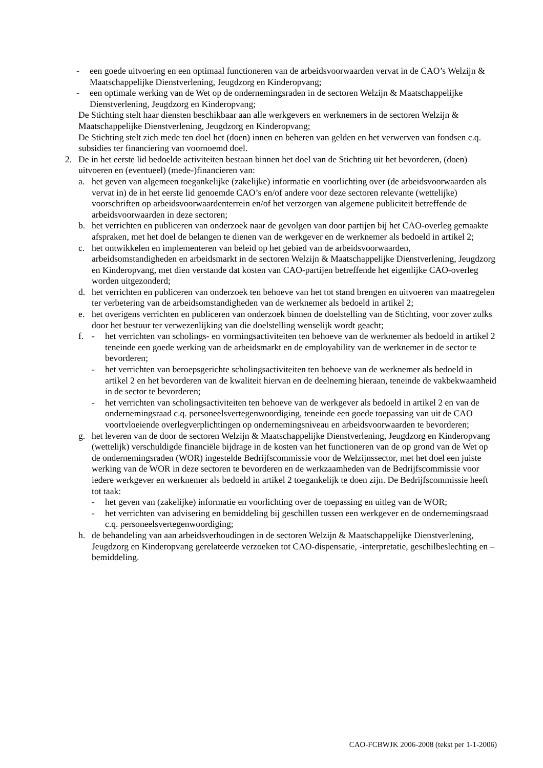- een goede uitvoering en een optimaal functioneren van de arbeidsvoorwaarden vervat in de CAO’s Welzijn & Maatschappelijke Dienstverlening, Jeugdzorg en Kinderopvang;
- een optimale werking van de Wet op de ondernemingsraden in de sectoren Welzijn & Maatschappelijke Dienstverlening, Jeugdzorg en Kinderopvang;
De Stichting stelt haar diensten beschikbaar aan alle werkgevers en werknemers in de sectoren Welzijn & Maatschappelijke Dienstverlening, Jeugdzorg en Kinderopvang;
De Stichting stelt zich mede ten doel het (doen) innen en beheren van gelden en het verwerven van fondsen c.q. subsidies ter financiering van voornoemd doel.
2. De in het eerste lid bedoelde activiteiten bestaan binnen het doel van de Stichting uit het bevorderen, (doen) uitvoeren en (eventueel) (mede-)financieren van:
a. het geven van algemeen toegankelijke (zakelijke) informatie en voorlichting over (de arbeidsvoorwaarden als vervat in) de in het eerste lid genoemde CAO’s en/of andere voor deze sectoren relevante (wettelijke) voorschriften op arbeidsvoorwaardenterrein en/of het verzorgen van algemene publiciteit betreffende de arbeidsvoorwaarden in deze sectoren;
b. het verrichten en publiceren van onderzoek naar de gevolgen van door partijen bij het CAO-overleg gemaakte afspraken, met het doel de belangen te dienen van de werkgever en de werknemer als bedoeld in artikel 2;
c. het ontwikkelen en implementeren van beleid op het gebied van de arbeidsvoorwaarden, arbeidsomstandigheden en arbeidsmarkt in de sectoren Welzijn & Maatschappelijke Dienstverlening, Jeugdzorg en Kinderopvang, met dien verstande dat kosten van CAO-partijen betreffende het eigenlijke CAO-overleg worden uitgezonderd;
d. het verrichten en publiceren van onderzoek ten behoeve van het tot stand brengen en uitvoeren van maatregelen ter verbetering van de arbeidsomstandigheden van de werknemer als bedoeld in artikel 2;
e. het overigens verrichten en publiceren van onderzoek binnen de doelstelling van de Stichting, voor zover zulks door het bestuur ter verwezenlijking van die doelstelling wenselijk wordt geacht;
f. - het verrichten van scholings- en vormingsactiviteiten ten behoeve van de werknemer als bedoeld in artikel 2 teneinde een goede werking van de arbeidsmarkt en de employability van de werknemer in de sector te bevorderen;
- het verrichten van beroepsgerichte scholingsactiviteiten ten behoeve van de werknemer als bedoeld in artikel 2 en het bevorderen van de kwaliteit hiervan en de deelneming hieraan, teneinde de vakbekwaamheid in de sector te bevorderen;
- het verrichten van scholingsactiviteiten ten behoeve van de werkgever als bedoeld in artikel 2 en van de ondernemingsraad c.q. personeelsvertegenwoordiging, teneinde een goede toepassing van uit de CAO voortvloeiende overlegverplichtingen op ondernemingsniveau en arbeidsvoorwaarden te bevorderen;
g. het leveren van de door de sectoren Welzijn & Maatschappelijke Dienstverlening, Jeugdzorg en Kinderopvang (wettelijk) verschuldigde financiële bijdrage in de kosten van het functioneren van de op grond van de Wet op de ondernemingsraden (WOR) ingestelde Bedrijfscommissie voor de Welzijnssector, met het doel een juiste werking van de WOR in deze sectoren te bevorderen en de werkzaamheden van de Bedrijfscommissie voor iedere werkgever en werknemer als bedoeld in artikel 2 toegankelijk te doen zijn. De Bedrijfscommissie heeft tot taak:
- het geven van (zakelijke) informatie en voorlichting over de toepassing en uitleg van de WOR;
- het verrichten van advisering en bemiddeling bij geschillen tussen een werkgever en de ondernemingsraad c.q. personeelsvertegenwoordiging;
h. de behandeling van aan arbeidsverhoudingen in de sectoren Welzijn & Maatschappelijke Dienstverlening, Jeugdzorg en Kinderopvang gerelateerde verzoeken tot CAO-dispensatie, -interpretatie, geschilbeslechting en –bemiddeling.
CAO-FCBWJK 2006-2008 (tekst per 1-1-2006)